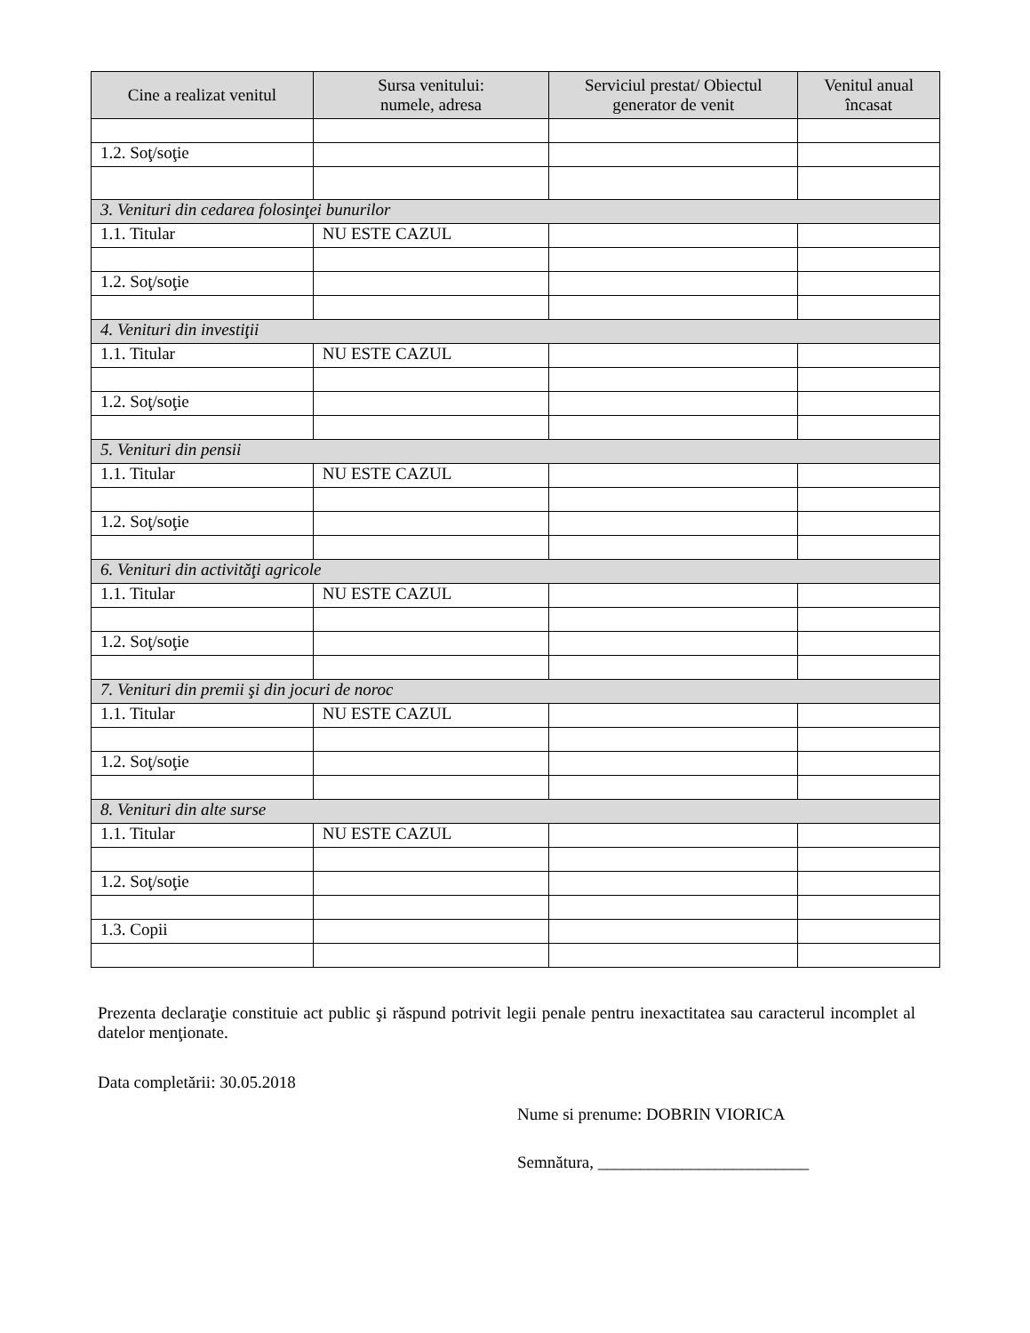| Cine a realizat venitul | Sursa venitului: numele, adresa | Serviciul prestat/ Obiectul generator de venit | Venitul anual încasat |
| --- | --- | --- | --- |
| 1.2. Soţ/soţie | | | |
| 3. Venituri din cedarea folosinţei bunurilor | | | |
| 1.1. Titular | NU ESTE CAZUL | | |
| 1.2. Soţ/soţie | | | |
| 4. Venituri din investiţii | | | |
| 1.1. Titular | NU ESTE CAZUL | | |
| 1.2. Soţ/soţie | | | |
| 5. Venituri din pensii | | | |
| 1.1. Titular | NU ESTE CAZUL | | |
| 1.2. Soţ/soţie | | | |
| 6. Venituri din activităţi agricole | | | |
| 1.1. Titular | NU ESTE CAZUL | | |
| 1.2. Soţ/soţie | | | |
| 7. Venituri din premii şi din jocuri de noroc | | | |
| 1.1. Titular | NU ESTE CAZUL | | |
| 1.2. Soţ/soţie | | | |
| 8. Venituri din alte surse | | | |
| 1.1. Titular | NU ESTE CAZUL | | |
| 1.2. Soţ/soţie | | | |
| 1.3. Copii | | | |
Prezenta declaraţie constituie act public şi răspund potrivit legii penale pentru inexactitatea sau caracterul incomplet al datelor menţionate.
Data completării: 30.05.2018
Nume si prenume: DOBRIN VIORICA
Semnătura, _________________________